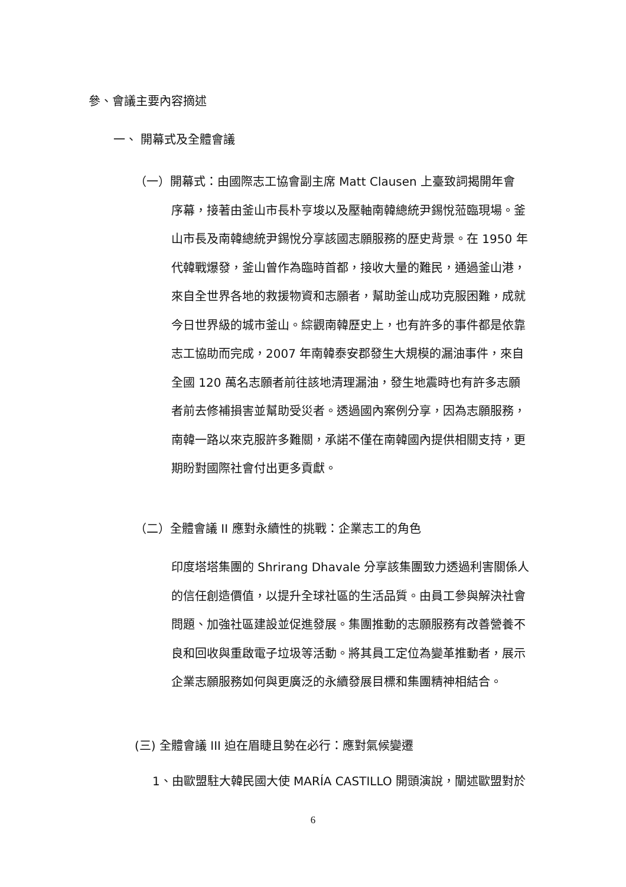參、會議主要內容摘述
一、 開幕式及全體會議
（一）開幕式：由國際志工協會副主席 Matt Clausen 上臺致詞揭開年會
序幕，接著由釜山市長朴亨埈以及壓軸南韓總統尹錫悅蒞臨現場。釜山市長及南韓總統尹錫悅分享該國志願服務的歷史背景。在 1950 年代韓戰爆發，釜山曾作為臨時首都，接收大量的難民，通過釜山港，來自全世界各地的救援物資和志願者，幫助釜山成功克服困難，成就今日世界級的城市釜山。綜觀南韓歷史上，也有許多的事件都是依靠志工協助而完成，2007 年南韓泰安郡發生大規模的漏油事件，來自全國 120 萬名志願者前往該地清理漏油，發生地震時也有許多志願者前去修補損害並幫助受災者。透過國內案例分享，因為志願服務，南韓一路以來克服許多難關，承諾不僅在南韓國內提供相關支持，更期盼對國際社會付出更多貢獻。
（二）全體會議 II 應對永續性的挑戰：企業志工的角色
印度塔塔集團的 Shrirang Dhavale 分享該集團致力透過利害關係人的信任創造價值，以提升全球社區的生活品質。由員工參與解決社會問題、加強社區建設並促進發展。集團推動的志願服務有改善營養不良和回收與重啟電子垃圾等活動。將其員工定位為變革推動者，展示企業志願服務如何與更廣泛的永續發展目標和集團精神相結合。
(三) 全體會議 III 迫在眉睫且勢在必行：應對氣候變遷
1、由歐盟駐大韓民國大使 MARÍA CASTILLO 開頭演說，闡述歐盟對於
6